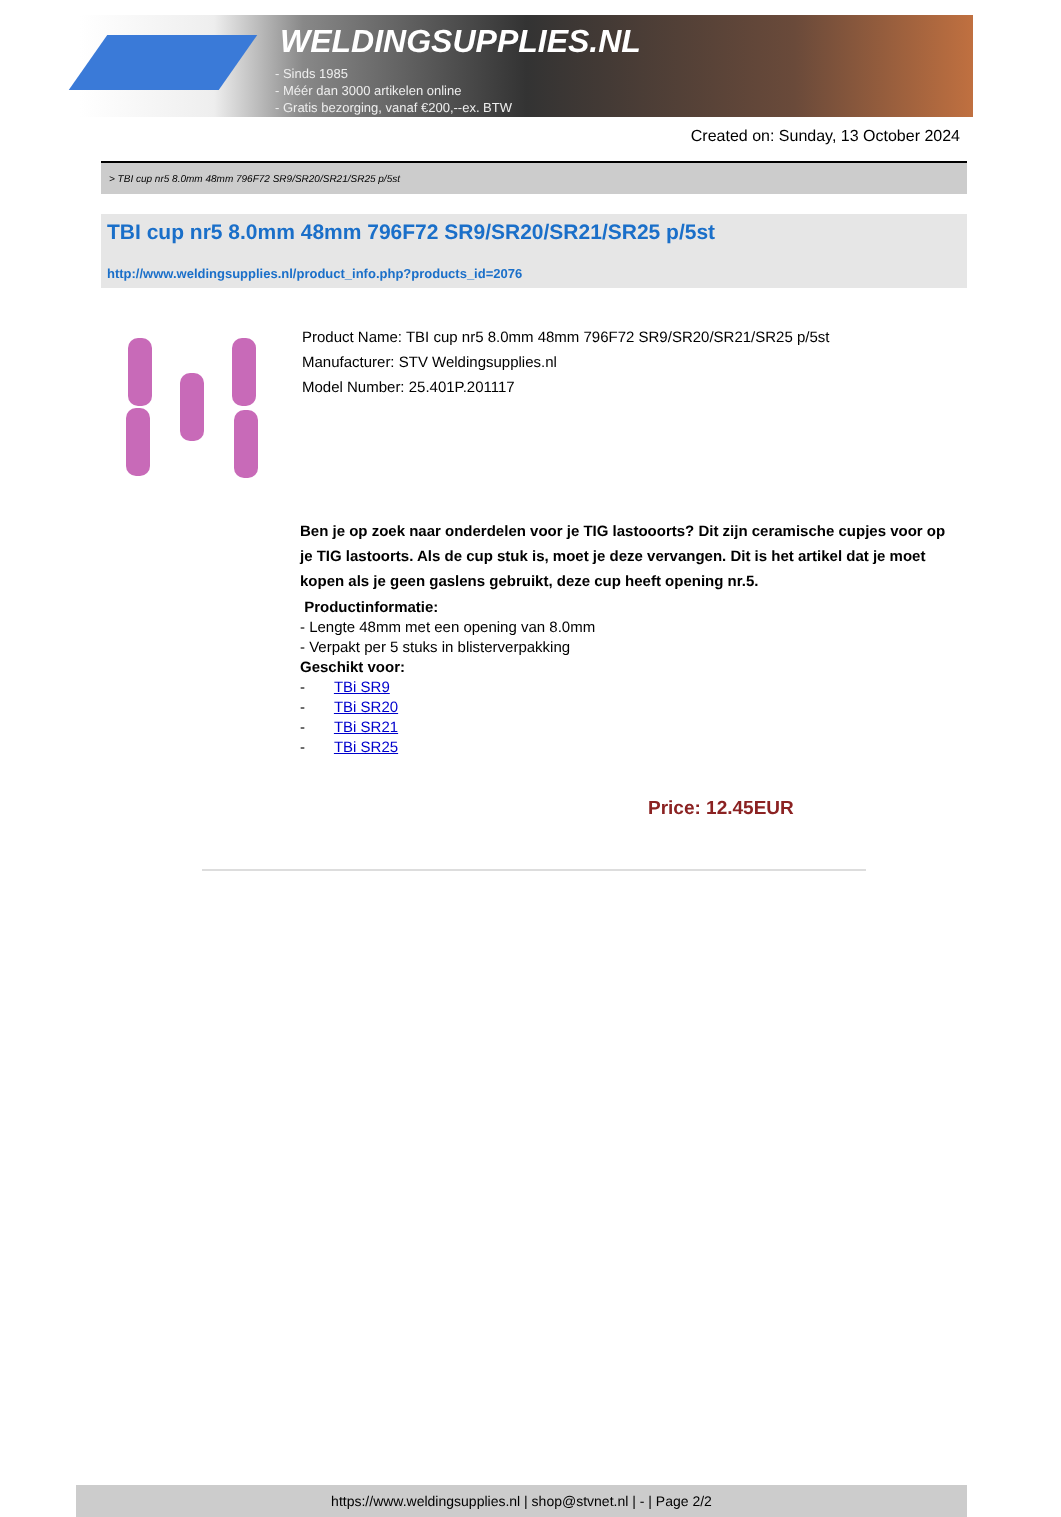WELDINGSUPPLIES.NL
- Sinds 1985
- Méér dan 3000 artikelen online
- Gratis bezorging, vanaf €200,--ex. BTW
Created on: Sunday, 13 October 2024
> TBI cup nr5 8.0mm 48mm 796F72 SR9/SR20/SR21/SR25 p/5st
TBI cup nr5 8.0mm 48mm 796F72 SR9/SR20/SR21/SR25 p/5st
http://www.weldingsupplies.nl/product_info.php?products_id=2076
Product Name: TBI cup nr5 8.0mm 48mm 796F72 SR9/SR20/SR21/SR25 p/5st
Manufacturer: STV Weldingsupplies.nl
Model Number: 25.401P.201117
Ben je op zoek naar onderdelen voor je TIG lastooorts? Dit zijn ceramische cupjes voor op je TIG lastoorts. Als de cup stuk is, moet je deze vervangen. Dit is het artikel dat je moet kopen als je geen gaslens gebruikt, deze cup heeft opening nr.5.
Productinformatie:
- Lengte 48mm met een opening van 8.0mm
- Verpakt per 5 stuks in blisterverpakking
Geschikt voor:
- TBi SR9
- TBi SR20
- TBi SR21
- TBi SR25
Price: 12.45EUR
https://www.weldingsupplies.nl | shop@stvnet.nl | - | Page 2/2